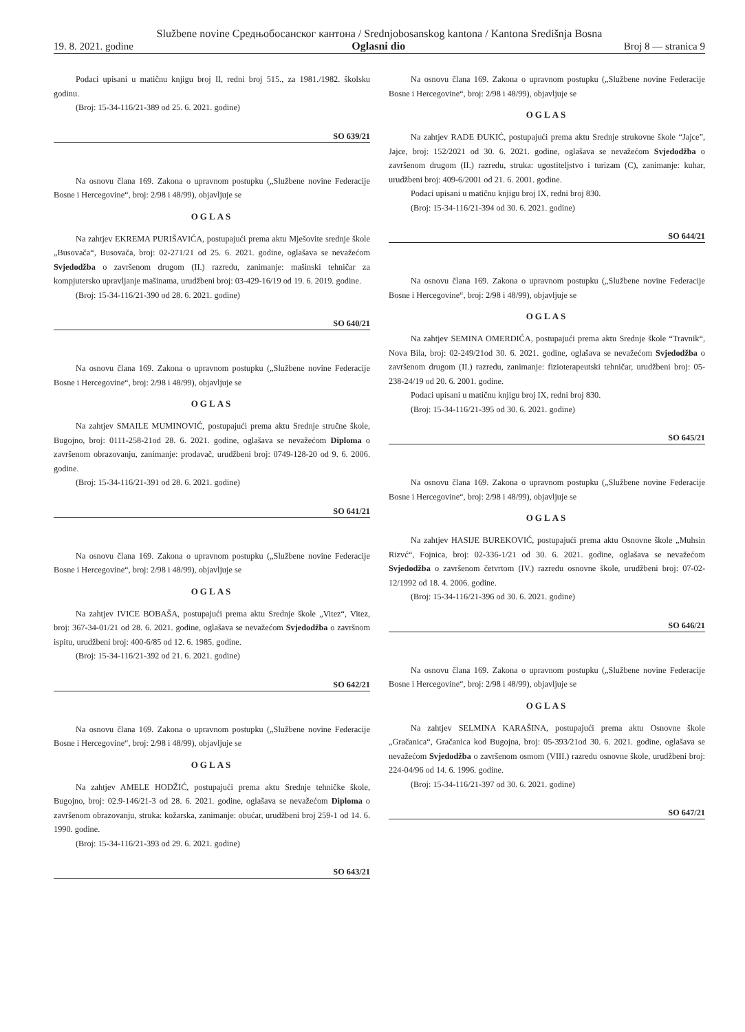Službene novine Средњобосанског кантона / Srednjobosanskog kantona / Kantona Središnja Bosna
19. 8. 2021. godine Oglasni dio Broj 8 — stranica 9
Podaci upisani u matičnu knjigu broj II, redni broj 515., za 1981./1982. školsku godinu.
(Broj: 15-34-116/21-389 od 25. 6. 2021. godine)
SO 639/21
Na osnovu člana 169. Zakona o upravnom postupku („Službene novine Federacije Bosne i Hercegovine“, broj: 2/98 i 48/99), objavljuje se
OGLAS
Na zahtjev EKREMA PURIŠAVIĆA, postupajući prema aktu Mješovite srednje škole „Busovača“, Busovača, broj: 02-271/21 od 25. 6. 2021. godine, oglašava se nevažećom Svjedodžba o završenom drugom (II.) razredu, zanimanje: mašinski tehničar za kompjutersko upravljanje mašinama, urudžbeni broj: 03-429-16/19 od 19. 6. 2019. godine.
(Broj: 15-34-116/21-390 od 28. 6. 2021. godine)
SO 640/21
Na osnovu člana 169. Zakona o upravnom postupku („Službene novine Federacije Bosne i Hercegovine“, broj: 2/98 i 48/99), objavljuje se
OGLAS
Na zahtjev SMAILE MUMINOVIĆ, postupajući prema aktu Srednje stručne škole, Bugojno, broj: 0111-258-21od 28. 6. 2021. godine, oglašava se nevažećom Diploma o završenom obrazovanju, zanimanje: prodavač, urudžbeni broj: 0749-128-20 od 9. 6. 2006. godine.
(Broj: 15-34-116/21-391 od 28. 6. 2021. godine)
SO 641/21
Na osnovu člana 169. Zakona o upravnom postupku („Službene novine Federacije Bosne i Hercegovine“, broj: 2/98 i 48/99), objavljuje se
OGLAS
Na zahtjev IVICE BOBAŠA, postupajući prema aktu Srednje škole „Vitez“, Vitez, broj: 367-34-01/21 od 28. 6. 2021. godine, oglašava se nevažećom Svjedodžba o završnom ispitu, urudžbeni broj: 400-6/85 od 12. 6. 1985. godine.
(Broj: 15-34-116/21-392 od 21. 6. 2021. godine)
SO 642/21
Na osnovu člana 169. Zakona o upravnom postupku („Službene novine Federacije Bosne i Hercegovine“, broj: 2/98 i 48/99), objavljuje se
OGLAS
Na zahtjev AMELE HODŽIĆ, postupajući prema aktu Srednje tehničke škole, Bugojno, broj: 02.9-146/21-3 od 28. 6. 2021. godine, oglašava se nevažećom Diploma o završenom obrazovanju, struka: kožarska, zanimanje: obućar, urudžbeni broj 259-1 od 14. 6. 1990. godine.
(Broj: 15-34-116/21-393 od 29. 6. 2021. godine)
SO 643/21
Na osnovu člana 169. Zakona o upravnom postupku („Službene novine Federacije Bosne i Hercegovine“, broj: 2/98 i 48/99), objavljuje se
OGLAS
Na zahtjev RADE ĐUKIĆ, postupajući prema aktu Srednje strukovne škole “Jajce”, Jajce, broj: 152/2021 od 30. 6. 2021. godine, oglašava se nevažećom Svjedodžba o završenom drugom (II.) razredu, struka: ugostiteljstvo i turizam (C), zanimanje: kuhar, urudžbeni broj: 409-6/2001 od 21. 6. 2001. godine.
Podaci upisani u matičnu knjigu broj IX, redni broj 830.
(Broj: 15-34-116/21-394 od 30. 6. 2021. godine)
SO 644/21
Na osnovu člana 169. Zakona o upravnom postupku („Službene novine Federacije Bosne i Hercegovine“, broj: 2/98 i 48/99), objavljuje se
OGLAS
Na zahtjev SEMINA OMERDIĆA, postupajući prema aktu Srednje škole “Travnik“, Nova Bila, broj: 02-249/21od 30. 6. 2021. godine, oglašava se nevažećom Svjedodžba o završenom drugom (II.) razredu, zanimanje: fizioterapeutski tehničar, urudžbeni broj: 05-238-24/19 od 20. 6. 2001. godine.
Podaci upisani u matičnu knjigu broj IX, redni broj 830.
(Broj: 15-34-116/21-395 od 30. 6. 2021. godine)
SO 645/21
Na osnovu člana 169. Zakona o upravnom postupku („Službene novine Federacije Bosne i Hercegovine“, broj: 2/98 i 48/99), objavljuje se
OGLAS
Na zahtjev HASIJE BUREKOVIĆ, postupajući prema aktu Osnovne škole „Muhsin Rizvć“, Fojnica, broj: 02-336-1/21 od 30. 6. 2021. godine, oglašava se nevažećom Svjedodžba o završenom četvrtom (IV.) razredu osnovne škole, urudžbeni broj: 07-02-12/1992 od 18. 4. 2006. godine.
(Broj: 15-34-116/21-396 od 30. 6. 2021. godine)
SO 646/21
Na osnovu člana 169. Zakona o upravnom postupku („Službene novine Federacije Bosne i Hercegovine“, broj: 2/98 i 48/99), objavljuje se
OGLAS
Na zahtjev SELMINA KARAŠINA, postupajući prema aktu Osnovne škole „Gračanica“, Gračanica kod Bugojna, broj: 05-393/21od 30. 6. 2021. godine, oglašava se nevažećom Svjedodžba o završenom osmom (VIII.) razredu osnovne škole, urudžbeni broj: 224-04/96 od 14. 6. 1996. godine.
(Broj: 15-34-116/21-397 od 30. 6. 2021. godine)
SO 647/21